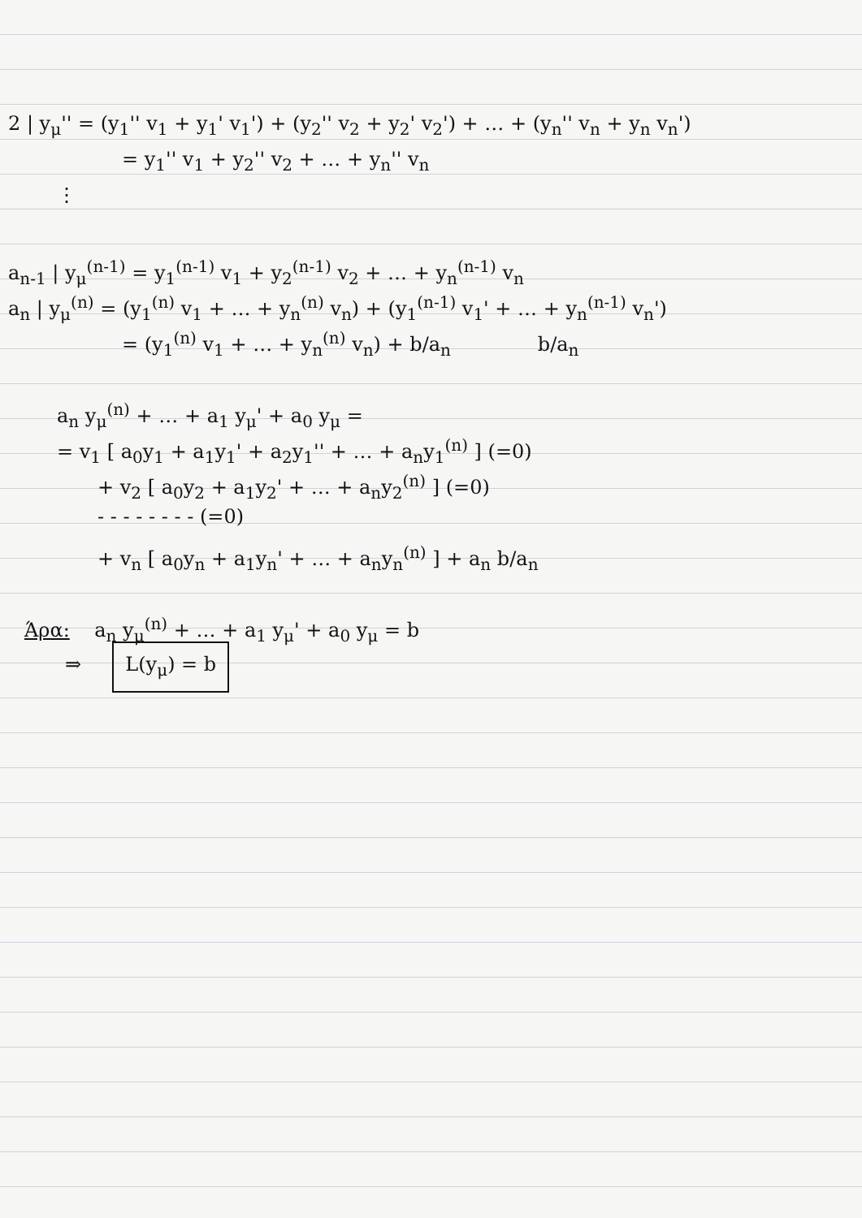2 | y<sub>μ</sub>'' = (y<sub>1</sub>'' v<sub>1</sub> + y<sub>1</sub>' v<sub>1</sub>') + (y<sub>2</sub>'' v<sub>2</sub> + y<sub>2</sub>' v<sub>2</sub>') + … + (y<sub>n</sub>'' v<sub>n</sub> + y<sub>n</sub> v<sub>n</sub>')
= y<sub>1</sub>'' v<sub>1</sub> + y<sub>2</sub>'' v<sub>2</sub> + … + y<sub>n</sub>'' v<sub>n</sub>
⋮
a<sub>n-1</sub> | y<sub>μ</sub><sup>(n-1)</sup> = y<sub>1</sub><sup>(n-1)</sup> v<sub>1</sub> + y<sub>2</sub><sup>(n-1)</sup> v<sub>2</sub> + … + y<sub>n</sub><sup>(n-1)</sup> v<sub>n</sub>
a<sub>n</sub> | y<sub>μ</sub><sup>(n)</sup> = (y<sub>1</sub><sup>(n)</sup> v<sub>1</sub> + … + y<sub>n</sub><sup>(n)</sup> v<sub>n</sub>) + (y<sub>1</sub><sup>(n-1)</sup> v<sub>1</sub>' + … + y<sub>n</sub><sup>(n-1)</sup> v<sub>n</sub>')
= (y<sub>1</sub><sup>(n)</sup> v<sub>1</sub> + … + y<sub>n</sub><sup>(n)</sup> v<sub>n</sub>) + b/a<sub>n</sub> b/a<sub>n</sub>
a<sub>n</sub> y<sub>μ</sub><sup>(n)</sup> + … + a<sub>1</sub> y<sub>μ</sub>' + a<sub>0</sub> y<sub>μ</sub> =
= v<sub>1</sub> [ a<sub>0</sub>y<sub>1</sub> + a<sub>1</sub>y<sub>1</sub>' + a<sub>2</sub>y<sub>1</sub>'' + … + a<sub>n</sub>y<sub>1</sub><sup>(n)</sup> ] (=0)
+ v<sub>2</sub> [ a<sub>0</sub>y<sub>2</sub> + a<sub>1</sub>y<sub>2</sub>' + … + a<sub>n</sub>y<sub>2</sub><sup>(n)</sup> ] (=0)
- - - - - - - - (=0)
+ v<sub>n</sub> [ a<sub>0</sub>y<sub>n</sub> + a<sub>1</sub>y<sub>n</sub>' + … + a<sub>n</sub>y<sub>n</sub><sup>(n)</sup> ] + a<sub>n</sub> b/a<sub>n</sub>
Άρα: a<sub>n</sub> y<sub>μ</sub><sup>(n)</sup> + … + a<sub>1</sub> y<sub>μ</sub>' + a<sub>0</sub> y<sub>μ</sub> = b
⇒ L(y<sub>μ</sub>) = b